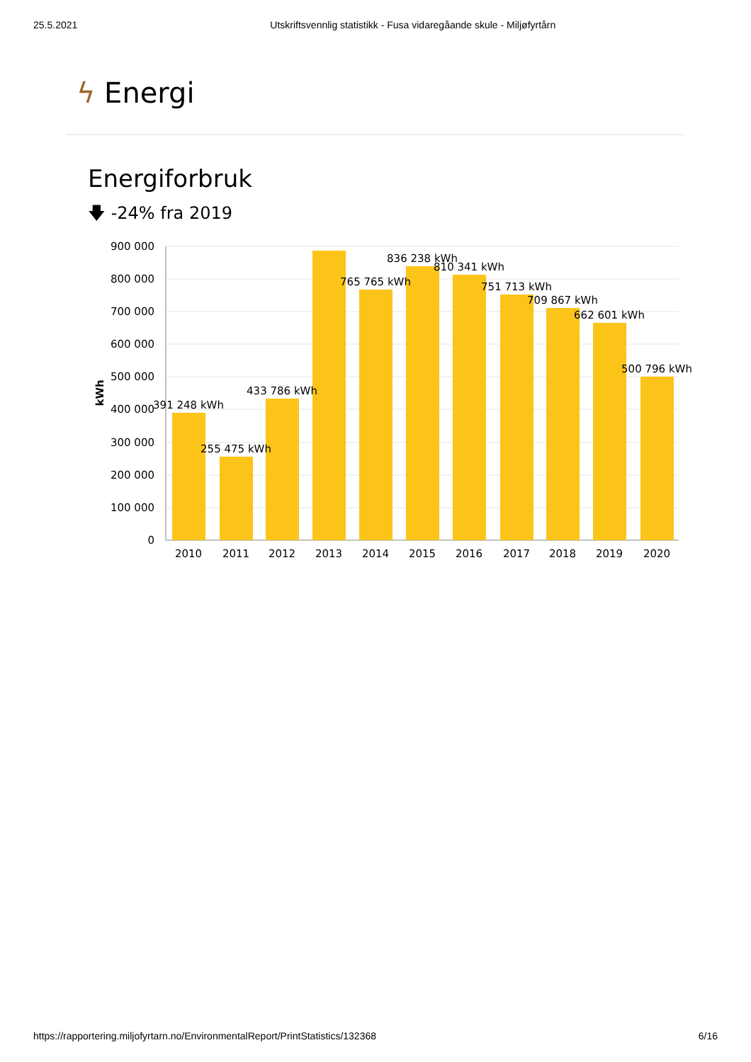25.5.2021 Utskriftsvennlig statistikk - Fusa vidaregåande skule - Miljøfyrtårn
ϟ Energi
Energiforbruk
🡇 -24% fra 2019
900 000
800 000
700 000
600 000
500 000
400 000
300 000
200 000
100 000
0
kWh
391 248 kWh
255 475 kWh
433 786 kWh
765 765 kWh
836 238 kWh
810 341 kWh
751 713 kWh
709 867 kWh
662 601 kWh
500 796 kWh
2010
2011
2012
2013
2014
2015
2016
2017
2018
2019
2020
https://rapportering.miljofyrtarn.no/EnvironmentalReport/PrintStatistics/132368 6/16